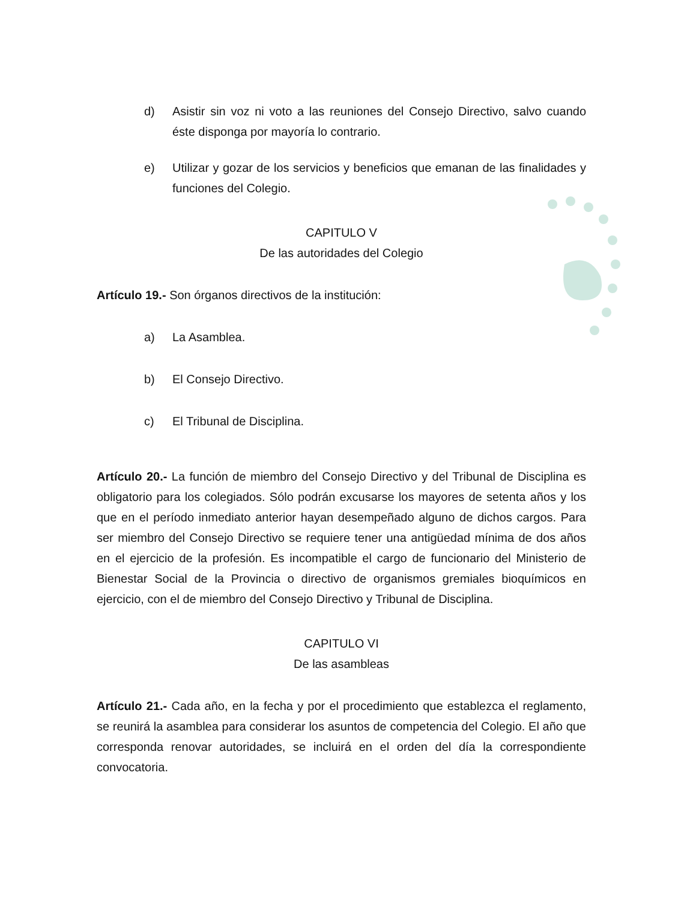d) Asistir sin voz ni voto a las reuniones del Consejo Directivo, salvo cuando éste disponga por mayoría lo contrario.
e) Utilizar y gozar de los servicios y beneficios que emanan de las finalidades y funciones del Colegio.
CAPITULO V
De las autoridades del Colegio
Artículo 19.- Son órganos directivos de la institución:
a) La Asamblea.
b) El Consejo Directivo.
c) El Tribunal de Disciplina.
Artículo 20.- La función de miembro del Consejo Directivo y del Tribunal de Disciplina es obligatorio para los colegiados. Sólo podrán excusarse los mayores de setenta años y los que en el período inmediato anterior hayan desempeñado alguno de dichos cargos. Para ser miembro del Consejo Directivo se requiere tener una antigüedad mínima de dos años en el ejercicio de la profesión. Es incompatible el cargo de funcionario del Ministerio de Bienestar Social de la Provincia o directivo de organismos gremiales bioquímicos en ejercicio, con el de miembro del Consejo Directivo y Tribunal de Disciplina.
CAPITULO VI
De las asambleas
Artículo 21.- Cada año, en la fecha y por el procedimiento que establezca el reglamento, se reunirá la asamblea para considerar los asuntos de competencia del Colegio. El año que corresponda renovar autoridades, se incluirá en el orden del día la correspondiente convocatoria.